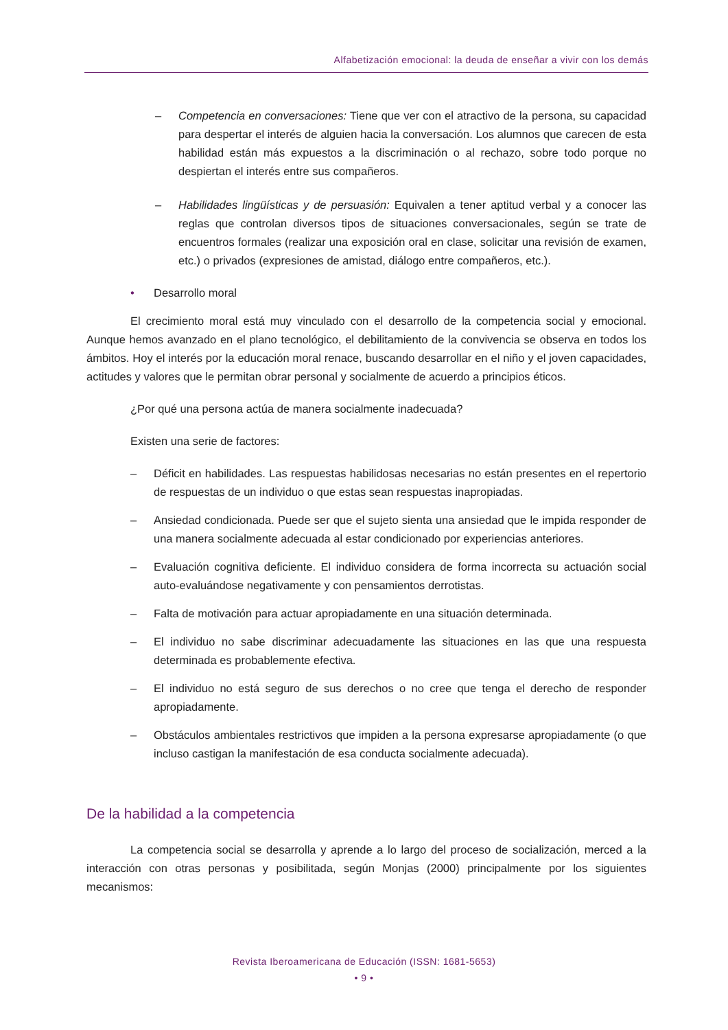Alfabetización emocional: la deuda de enseñar a vivir con los demás
– Competencia en conversaciones: Tiene que ver con el atractivo de la persona, su capacidad para despertar el interés de alguien hacia la conversación. Los alumnos que carecen de esta habilidad están más expuestos a la discriminación o al rechazo, sobre todo porque no despiertan el interés entre sus compañeros.
– Habilidades lingüísticas y de persuasión: Equivalen a tener aptitud verbal y a conocer las reglas que controlan diversos tipos de situaciones conversacionales, según se trate de encuentros formales (realizar una exposición oral en clase, solicitar una revisión de examen, etc.) o privados (expresiones de amistad, diálogo entre compañeros, etc.).
• Desarrollo moral
El crecimiento moral está muy vinculado con el desarrollo de la competencia social y emocional. Aunque hemos avanzado en el plano tecnológico, el debilitamiento de la convivencia se observa en todos los ámbitos. Hoy el interés por la educación moral renace, buscando desarrollar en el niño y el joven capacidades, actitudes y valores que le permitan obrar personal y socialmente de acuerdo a principios éticos.
¿Por qué una persona actúa de manera socialmente inadecuada?
Existen una serie de factores:
– Déficit en habilidades. Las respuestas habilidosas necesarias no están presentes en el repertorio de respuestas de un individuo o que estas sean respuestas inapropiadas.
– Ansiedad condicionada. Puede ser que el sujeto sienta una ansiedad que le impida responder de una manera socialmente adecuada al estar condicionado por experiencias anteriores.
– Evaluación cognitiva deficiente. El individuo considera de forma incorrecta su actuación social auto-evaluándose negativamente y con pensamientos derrotistas.
– Falta de motivación para actuar apropiadamente en una situación determinada.
– El individuo no sabe discriminar adecuadamente las situaciones en las que una respuesta determinada es probablemente efectiva.
– El individuo no está seguro de sus derechos o no cree que tenga el derecho de responder apropiadamente.
– Obstáculos ambientales restrictivos que impiden a la persona expresarse apropiadamente (o que incluso castigan la manifestación de esa conducta socialmente adecuada).
De la habilidad a la competencia
La competencia social se desarrolla y aprende a lo largo del proceso de socialización, merced a la interacción con otras personas y posibilitada, según Monjas (2000) principalmente por los siguientes mecanismos:
Revista Iberoamericana de Educación (ISSN: 1681-5653)
• 9 •